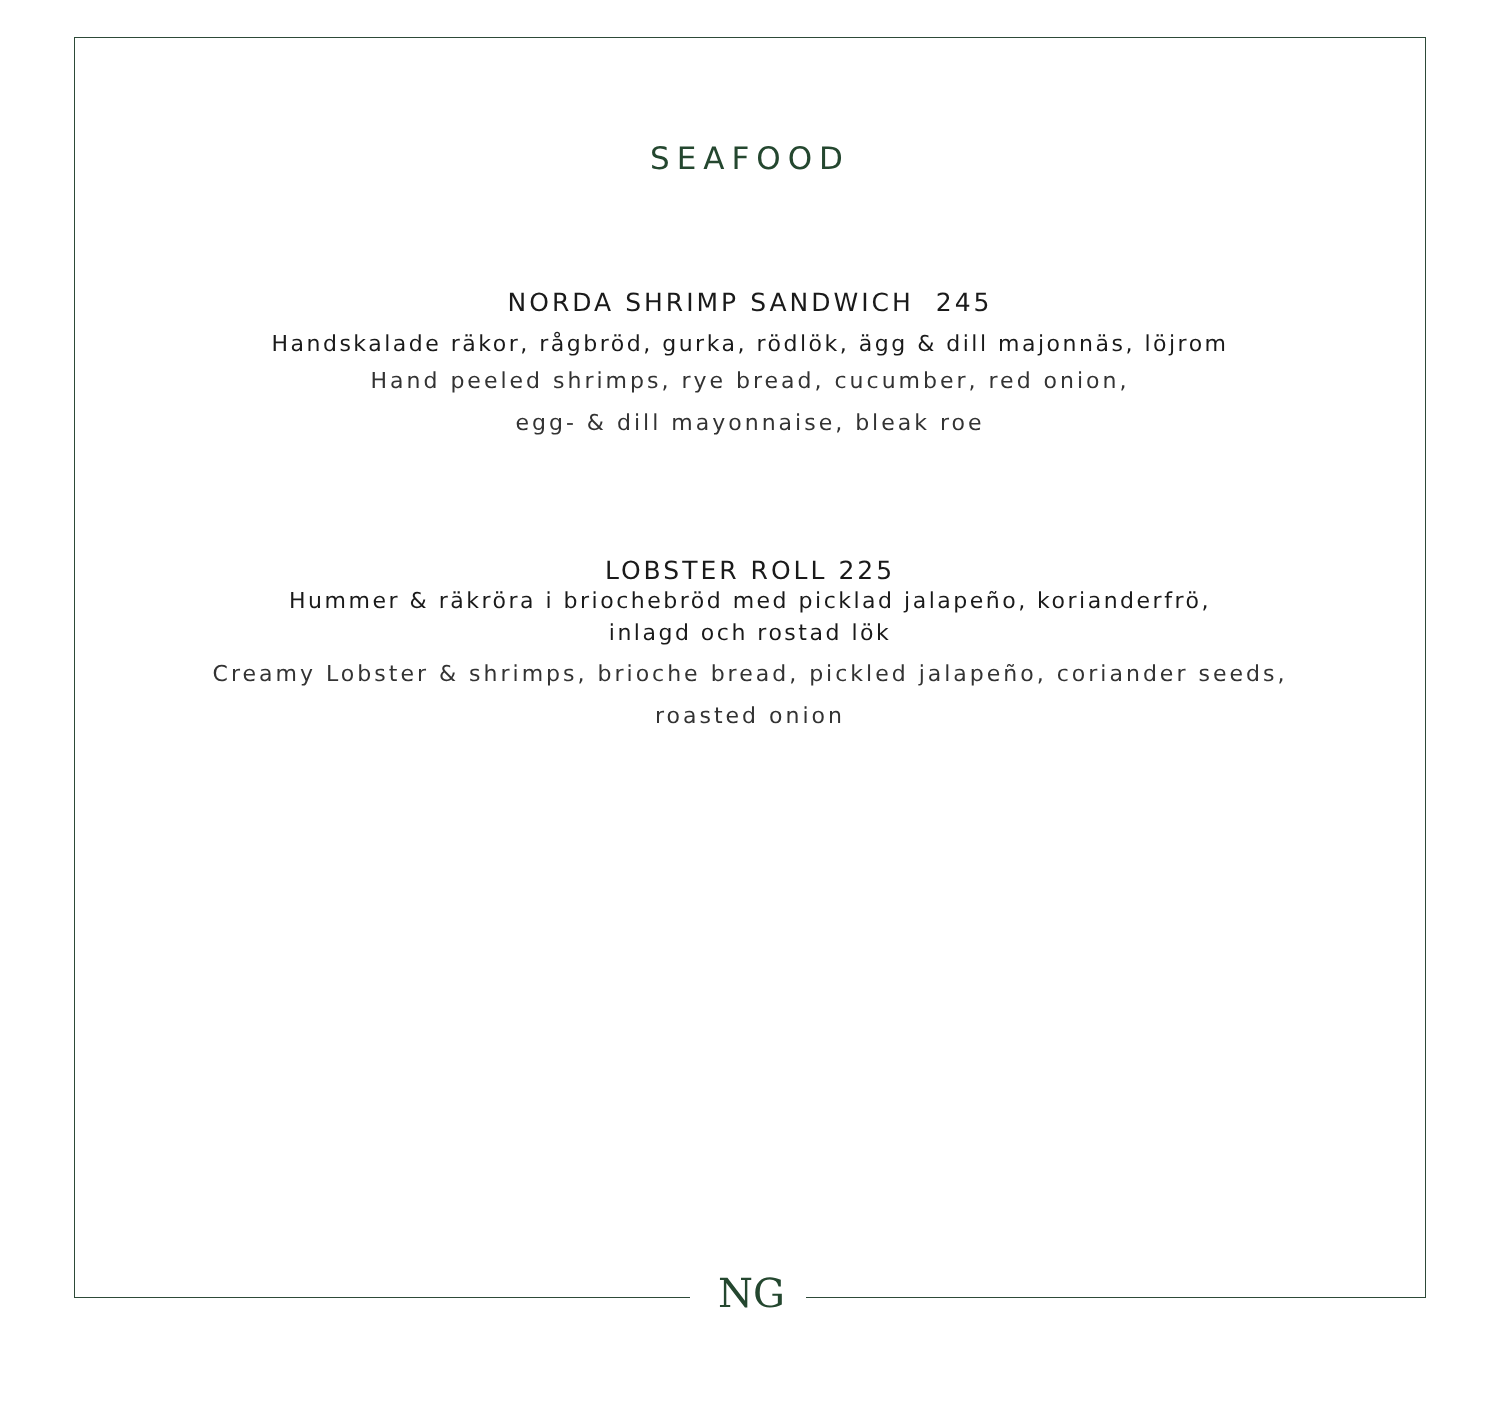SEAFOOD
NORDA SHRIMP SANDWICH 245
Handskalade räkor, rågbröd, gurka, rödlök, ägg & dill majonnäs, löjrom
Hand peeled shrimps, rye bread, cucumber, red onion,
egg- & dill mayonnaise, bleak roe
LOBSTER ROLL 225
Hummer & räkröra i briochebröd med picklad jalapeño, korianderfrö,
inlagd och rostad lök
Creamy Lobster & shrimps, brioche bread, pickled jalapeño, coriander seeds,
roasted onion
NG